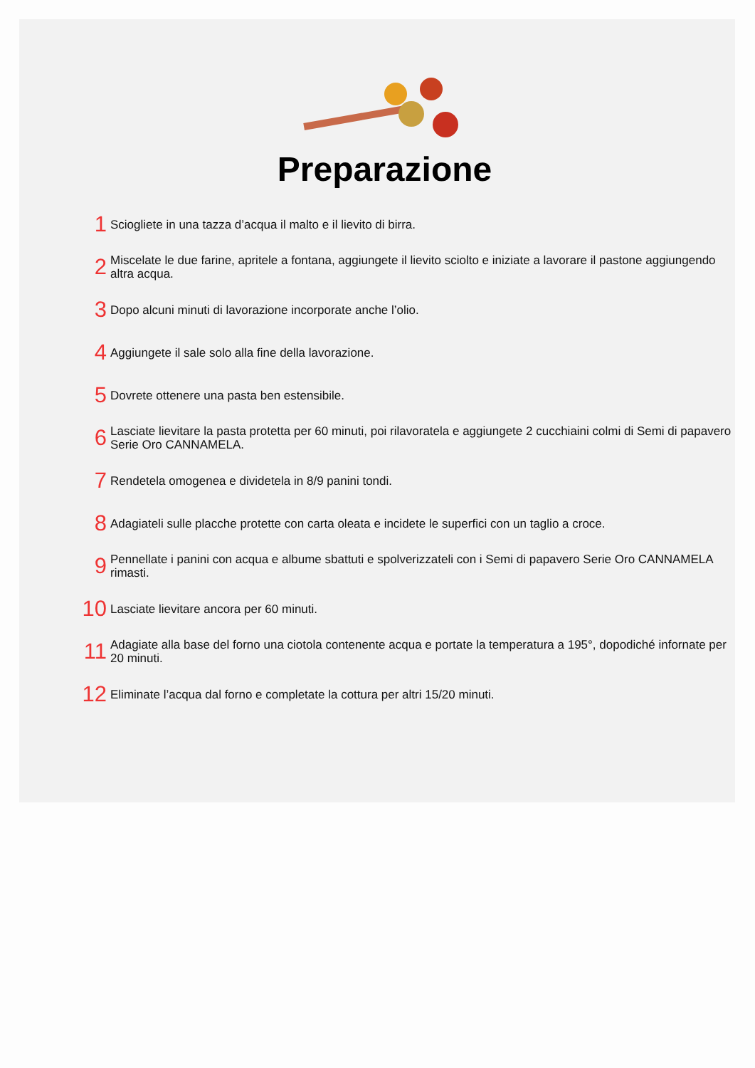Preparazione
1 Sciogliete in una tazza d’acqua il malto e il lievito di birra.
2 Miscelate le due farine, apritele a fontana, aggiungete il lievito sciolto e iniziate a lavorare il pastone aggiungendo altra acqua.
3 Dopo alcuni minuti di lavorazione incorporate anche l’olio.
4 Aggiungete il sale solo alla fine della lavorazione.
5 Dovrete ottenere una pasta ben estensibile.
6 Lasciate lievitare la pasta protetta per 60 minuti, poi rilavoratela e aggiungete 2 cucchiaini colmi di Semi di papavero Serie Oro CANNAMELA.
7 Rendetela omogenea e dividetela in 8/9 panini tondi.
8 Adagiateli sulle placche protette con carta oleata e incidete le superfici con un taglio a croce.
9 Pennellate i panini con acqua e albume sbattuti e spolverizzateli con i Semi di papavero Serie Oro CANNAMELA rimasti.
10 Lasciate lievitare ancora per 60 minuti.
11 Adagiate alla base del forno una ciotola contenente acqua e portate la temperatura a 195°, dopodiché infornate per 20 minuti.
12 Eliminate l’acqua dal forno e completate la cottura per altri 15/20 minuti.